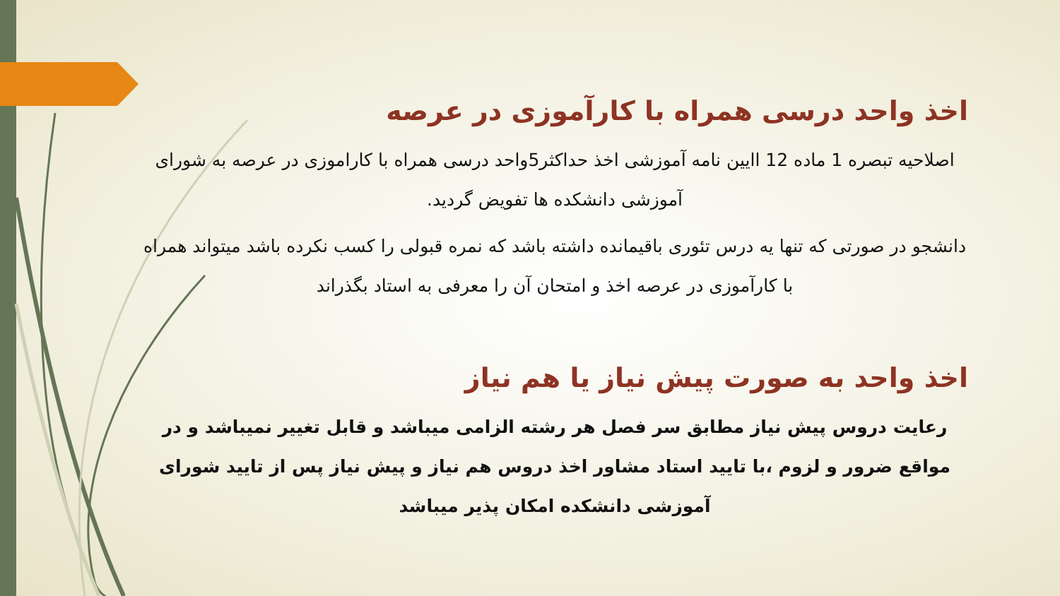اخذ واحد درسی همراه با کارآموزی در عرصه
اصلاحیه تبصره 1 ماده 12 اایین نامه آموزشی اخذ حداکثر5واحد درسی همراه با کاراموزی در عرصه به شورای آموزشی دانشکده ها تفویض گردید.
دانشجو در صورتی که تنها یه درس تئوری باقیمانده داشته باشد که نمره قبولی را کسب نکرده باشد میتواند همراه با کارآموزی در عرصه اخذ و امتحان آن را معرفی به استاد بگذراند
اخذ واحد به صورت پیش نیاز یا هم نیاز
رعایت دروس پیش نیاز مطابق سر فصل هر رشته الزامی میباشد و قابل تغییر نمیباشد و در مواقع ضرور و لزوم ،با تایید استاد مشاور اخذ دروس هم نیاز و پیش نیاز پس از تایید شورای آموزشی دانشکده امکان پذیر میباشد